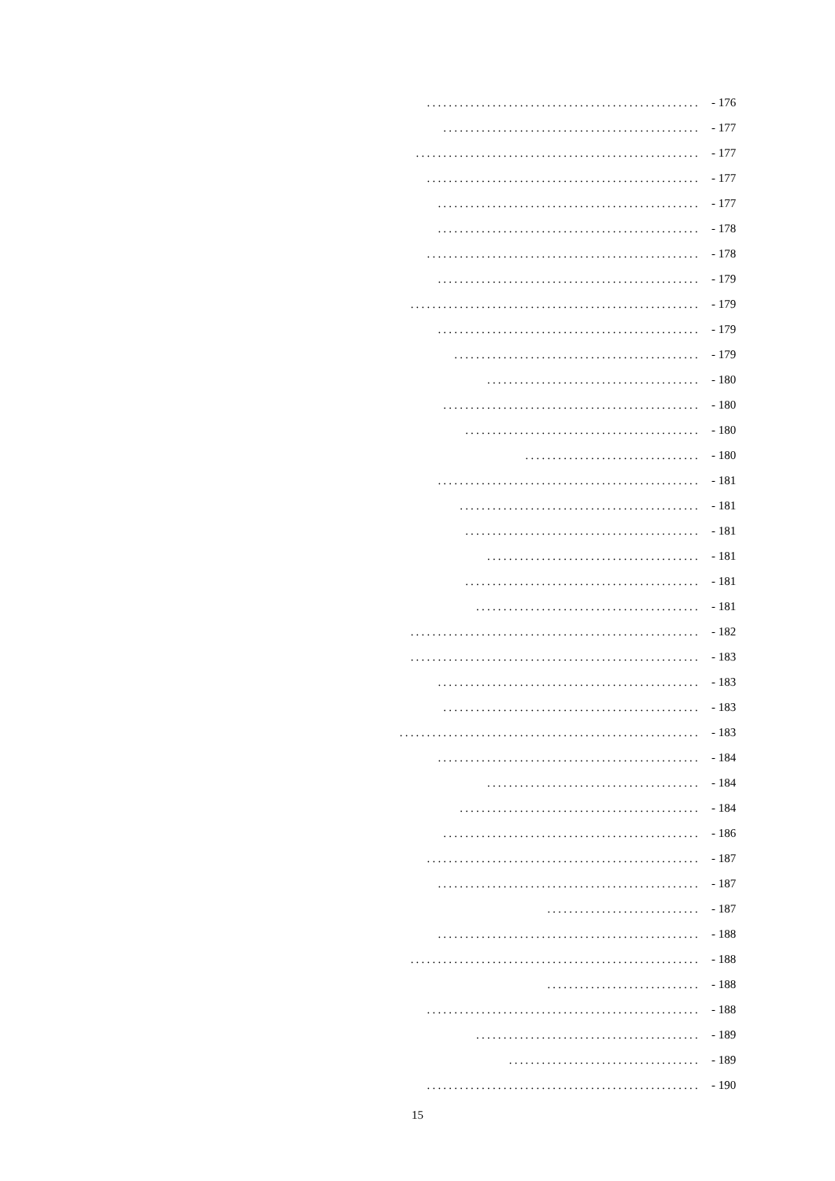.................................................. - 176
............................................... - 177
.................................................... - 177
.................................................. - 177
................................................ - 177
................................................ - 178
.................................................. - 178
................................................ - 179
..................................................... - 179
................................................ - 179
............................................. - 179
....................................... - 180
............................................... - 180
........................................... - 180
................................ - 180
................................................ - 181
............................................ - 181
........................................... - 181
....................................... - 181
........................................... - 181
......................................... - 181
..................................................... - 182
..................................................... - 183
................................................ - 183
............................................... - 183
....................................................... - 183
................................................ - 184
....................................... - 184
............................................ - 184
............................................... - 186
.................................................. - 187
................................................ - 187
............................ - 187
................................................ - 188
..................................................... - 188
............................ - 188
.................................................. - 188
......................................... - 189
................................... - 189
.................................................. - 190
15